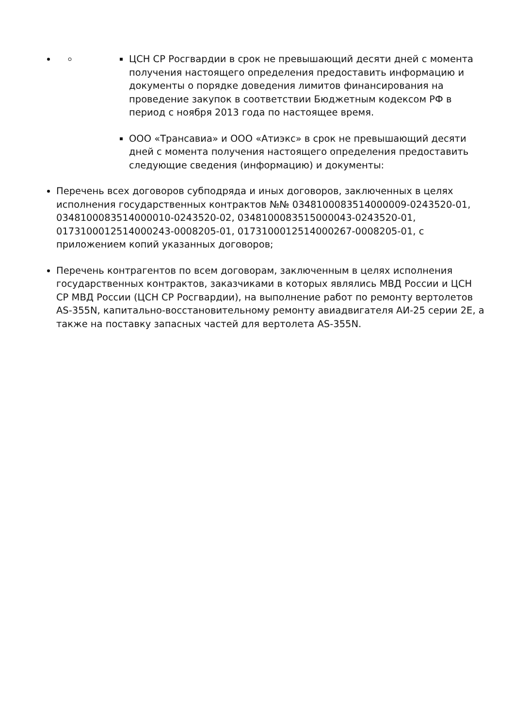ЦСН СР Росгвардии в срок не превышающий десяти дней с момента получения настоящего определения предоставить информацию и документы о порядке доведения лимитов финансирования на проведение закупок в соответствии Бюджетным кодексом РФ в период с ноября 2013 года по настоящее время.
ООО «Трансавиа» и ООО «Атиэкс» в срок не превышающий десяти дней с момента получения настоящего определения предоставить следующие сведения (информацию) и документы:
Перечень всех договоров субподряда и иных договоров, заключенных в целях исполнения государственных контрактов №№ 0348100083514000009-0243520-01, 0348100083514000010-0243520-02, 0348100083515000043-0243520-01, 0173100012514000243-0008205-01, 0173100012514000267-0008205-01, с приложением копий указанных договоров;
Перечень контрагентов по всем договорам, заключенным в целях исполнения государственных контрактов, заказчиками в которых являлись МВД России и ЦСН СР МВД России (ЦСН СР Росгвардии), на выполнение работ по ремонту вертолетов AS-355N, капитально-восстановительному ремонту авиадвигателя АИ-25 серии 2Е, а также на поставку запасных частей для вертолета AS-355N.